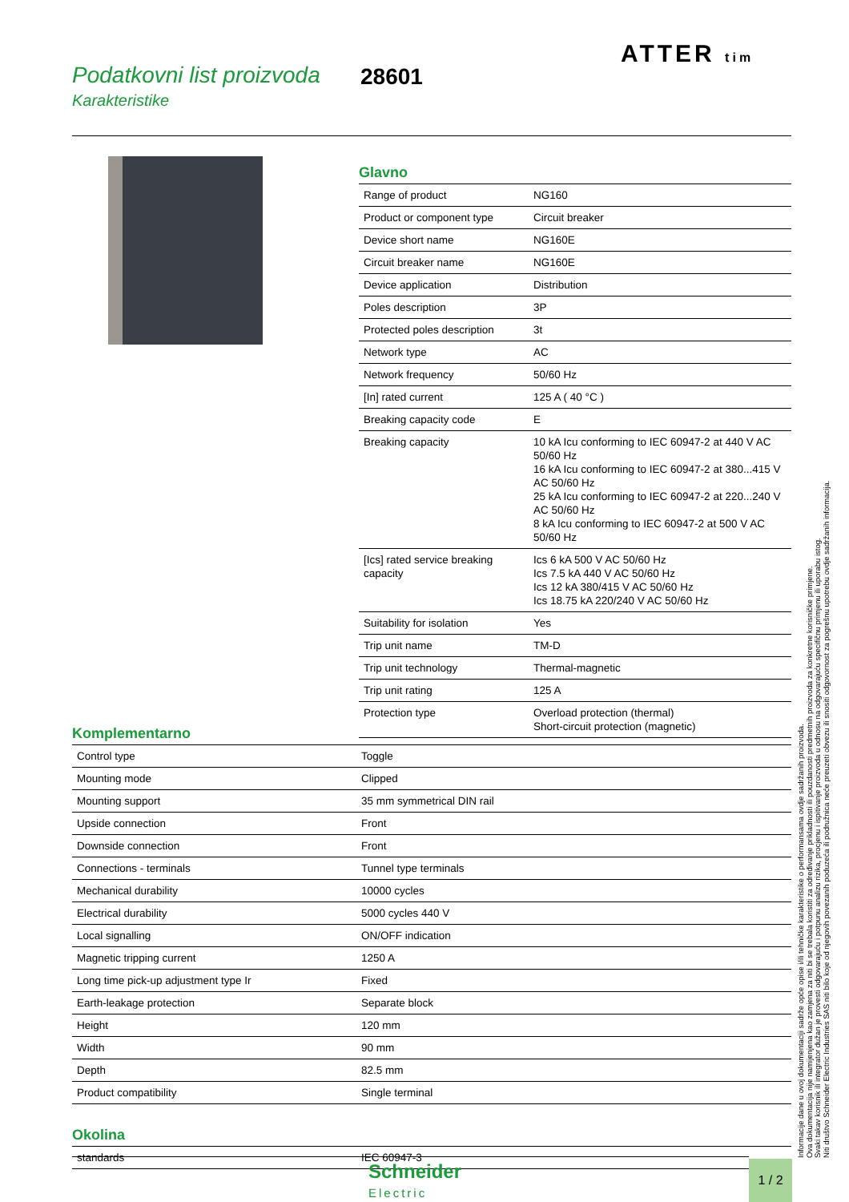Podatkovni list proizvoda
Karakteristike
28601
ATTER tim
Glavno
| Range of product | NG160 |
| Product or component type | Circuit breaker |
| Device short name | NG160E |
| Circuit breaker name | NG160E |
| Device application | Distribution |
| Poles description | 3P |
| Protected poles description | 3t |
| Network type | AC |
| Network frequency | 50/60 Hz |
| [In] rated current | 125 A ( 40 °C ) |
| Breaking capacity code | E |
| Breaking capacity | 10 kA Icu conforming to IEC 60947-2 at 440 V AC 50/60 Hz 16 kA Icu conforming to IEC 60947-2 at 380...415 V AC 50/60 Hz 25 kA Icu conforming to IEC 60947-2 at 220...240 V AC 50/60 Hz 8 kA Icu conforming to IEC 60947-2 at 500 V AC 50/60 Hz |
| [Ics] rated service breaking capacity | Ics 6 kA 500 V AC 50/60 Hz Ics 7.5 kA 440 V AC 50/60 Hz Ics 12 kA 380/415 V AC 50/60 Hz Ics 18.75 kA 220/240 V AC 50/60 Hz |
| Suitability for isolation | Yes |
| Trip unit name | TM-D |
| Trip unit technology | Thermal-magnetic |
| Trip unit rating | 125 A |
| Protection type | Overload protection (thermal) Short-circuit protection (magnetic) |
Komplementarno
| Control type | Toggle |
| Mounting mode | Clipped |
| Mounting support | 35 mm symmetrical DIN rail |
| Upside connection | Front |
| Downside connection | Front |
| Connections - terminals | Tunnel type terminals |
| Mechanical durability | 10000 cycles |
| Electrical durability | 5000 cycles 440 V |
| Local signalling | ON/OFF indication |
| Magnetic tripping current | 1250 A |
| Long time pick-up adjustment type Ir | Fixed |
| Earth-leakage protection | Separate block |
| Height | 120 mm |
| Width | 90 mm |
| Depth | 82.5 mm |
| Product compatibility | Single terminal |
Okolina
| standards | IEC 60947-3 |
Informacije dane u ovoj dokumentaciji sadrže opće opise i/ili tehničke karakteristike o performansama ovdje sadržanih proizvoda.
Ova dokumentacija nije namijenjena kao zamjena za niti bi se trebala koristiti za određivanje prikladnosti ili pouzdanosti predmetnih proizvoda za konkretne korisničke primjene.
Svaki takav korisnik ili integrator dužan je provesti odgovarajuću i potpunu analizu rizika, procjenu i ispitivanje proizvoda u odnosu na odgovarajuću specifičnu primjenu ili uporabu istog.
Niti društvo Schneider Electric Industries SAS niti bilo koje od njegovih povezanih poduzeća ili podružnica neće preuzeti obvezu ili snositi odgovornost za pogrešnu upotrebu ovdje sadržanih informacija.
Schneider
Electric
1 / 2